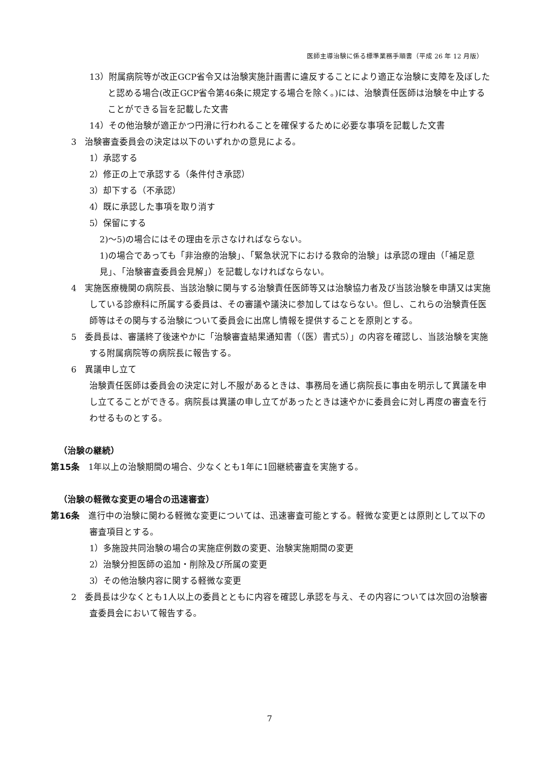医師主導治験に係る標準業務手順書（平成 26 年 12 月版）
13）附属病院等が改正GCP省令又は治験実施計画書に違反することにより適正な治験に支障を及ぼしたと認める場合(改正GCP省令第46条に規定する場合を除く。)には、治験責任医師は治験を中止することができる旨を記載した文書
14）その他治験が適正かつ円滑に行われることを確保するために必要な事項を記載した文書
3　治験審査委員会の決定は以下のいずれかの意見による。
1）承認する
2）修正の上で承認する（条件付き承認）
3）却下する（不承認）
4）既に承認した事項を取り消す
5）保留にする
2)～5)の場合にはその理由を示さなければならない。
1)の場合であっても「非治療的治験」、「緊急状況下における救命的治験」は承認の理由（「補足意見」、「治験審査委員会見解」）を記載しなければならない。
4　実施医療機関の病院長、当該治験に関与する治験責任医師等又は治験協力者及び当該治験を申請又は実施している診療科に所属する委員は、その審議や議決に参加してはならない。但し、これらの治験責任医師等はその関与する治験について委員会に出席し情報を提供することを原則とする。
5　委員長は、審議終了後速やかに「治験審査結果通知書（（医）書式5）」の内容を確認し、当該治験を実施する附属病院等の病院長に報告する。
6　異議申し立て
治験責任医師は委員会の決定に対し不服があるときは、事務局を通じ病院長に事由を明示して異議を申し立てることができる。病院長は異議の申し立てがあったときは速やかに委員会に対し再度の審査を行わせるものとする。
（治験の継続）
第15条　1年以上の治験期間の場合、少なくとも1年に1回継続審査を実施する。
（治験の軽微な変更の場合の迅速審査）
第16条　進行中の治験に関わる軽微な変更については、迅速審査可能とする。軽微な変更とは原則として以下の審査項目とする。
1）多施設共同治験の場合の実施症例数の変更、治験実施期間の変更
2）治験分担医師の追加・削除及び所属の変更
3）その他治験内容に関する軽微な変更
2　委員長は少なくとも1人以上の委員とともに内容を確認し承認を与え、その内容については次回の治験審査委員会において報告する。
7